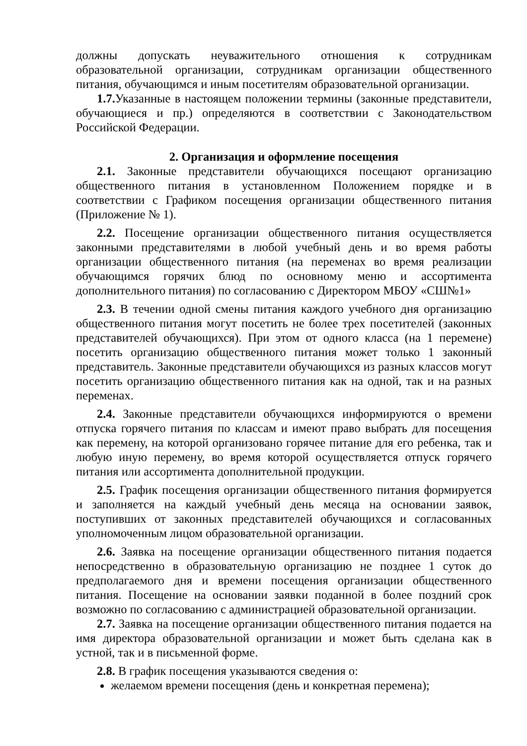должны допускать неуважительного отношения к сотрудникам образовательной организации, сотрудникам организации общественного питания, обучающимся и иным посетителям образовательной организации.
1.7. Указанные в настоящем положении термины (законные представители, обучающиеся и пр.) определяются в соответствии с Законодательством Российской Федерации.
2. Организация и оформление посещения
2.1. Законные представители обучающихся посещают организацию общественного питания в установленном Положением порядке и в соответствии с Графиком посещения организации общественного питания (Приложение № 1).
2.2. Посещение организации общественного питания осуществляется законными представителями в любой учебный день и во время работы организации общественного питания (на переменах во время реализации обучающимся горячих блюд по основному меню и ассортимента дополнительного питания) по согласованию с Директором МБОУ «СШ№1»
2.3. В течении одной смены питания каждого учебного дня организацию общественного питания могут посетить не более трех посетителей (законных представителей обучающихся). При этом от одного класса (на 1 перемене) посетить организацию общественного питания может только 1 законный представитель. Законные представители обучающихся из разных классов могут посетить организацию общественного питания как на одной, так и на разных переменах.
2.4. Законные представители обучающихся информируются о времени отпуска горячего питания по классам и имеют право выбрать для посещения как перемену, на которой организовано горячее питание для его ребенка, так и любую иную перемену, во время которой осуществляется отпуск горячего питания или ассортимента дополнительной продукции.
2.5. График посещения организации общественного питания формируется и заполняется на каждый учебный день месяца на основании заявок, поступивших от законных представителей обучающихся и согласованных уполномоченным лицом образовательной организации.
2.6. Заявка на посещение организации общественного питания подается непосредственно в образовательную организацию не позднее 1 суток до предполагаемого дня и времени посещения организации общественного питания. Посещение на основании заявки поданной в более поздний срок возможно по согласованию с администрацией образовательной организации.
2.7. Заявка на посещение организации общественного питания подается на имя директора образовательной организации и может быть сделана как в устной, так и в письменной форме.
2.8. В график посещения указываются сведения о:
желаемом времени посещения (день и конкретная перемена);